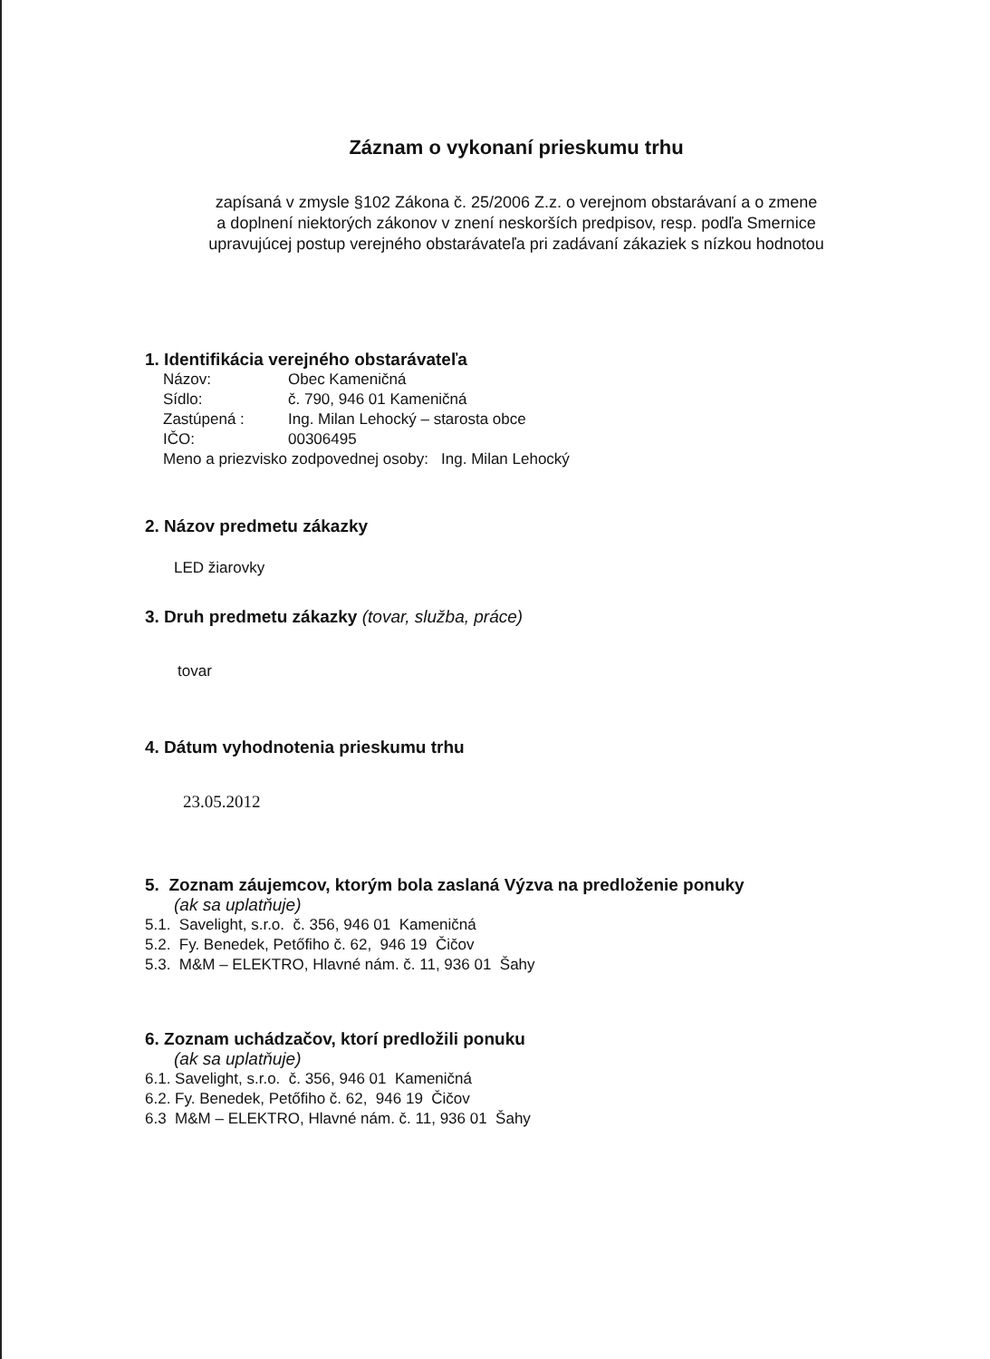Záznam o vykonaní prieskumu trhu
zapísaná v zmysle §102 Zákona č. 25/2006 Z.z. o verejnom obstarávaní a o zmene
a doplnení niektorých zákonov v znení neskorších predpisov, resp. podľa Smernice
upravujúcej postup verejného obstarávateľa pri zadávaní zákaziek s nízkou hodnotou
1. Identifikácia verejného obstarávateľa
Názov: Obec Kameničná
Sídlo: č. 790, 946 01 Kameničná
Zastúpená : Ing. Milan Lehocký – starosta obce
IČO: 00306495
Meno a priezvisko zodpovednej osoby: Ing. Milan Lehocký
2. Názov predmetu zákazky
LED žiarovky
3. Druh predmetu zákazky (tovar, služba, práce)
tovar
4. Dátum vyhodnotenia prieskumu trhu
23.05.2012
5. Zoznam záujemcov, ktorým bola zaslaná Výzva na predloženie ponuky
(ak sa uplatňuje)
5.1. Savelight, s.r.o. č. 356, 946 01 Kameničná
5.2. Fy. Benedek, Petőfiho č. 62, 946 19 Čičov
5.3. M&M – ELEKTRO, Hlavné nám. č. 11, 936 01 Šahy
6. Zoznam uchádzačov, ktorí predložili ponuku
(ak sa uplatňuje)
6.1. Savelight, s.r.o. č. 356, 946 01 Kameničná
6.2. Fy. Benedek, Petőfiho č. 62, 946 19 Čičov
6.3 M&M – ELEKTRO, Hlavné nám. č. 11, 936 01 Šahy